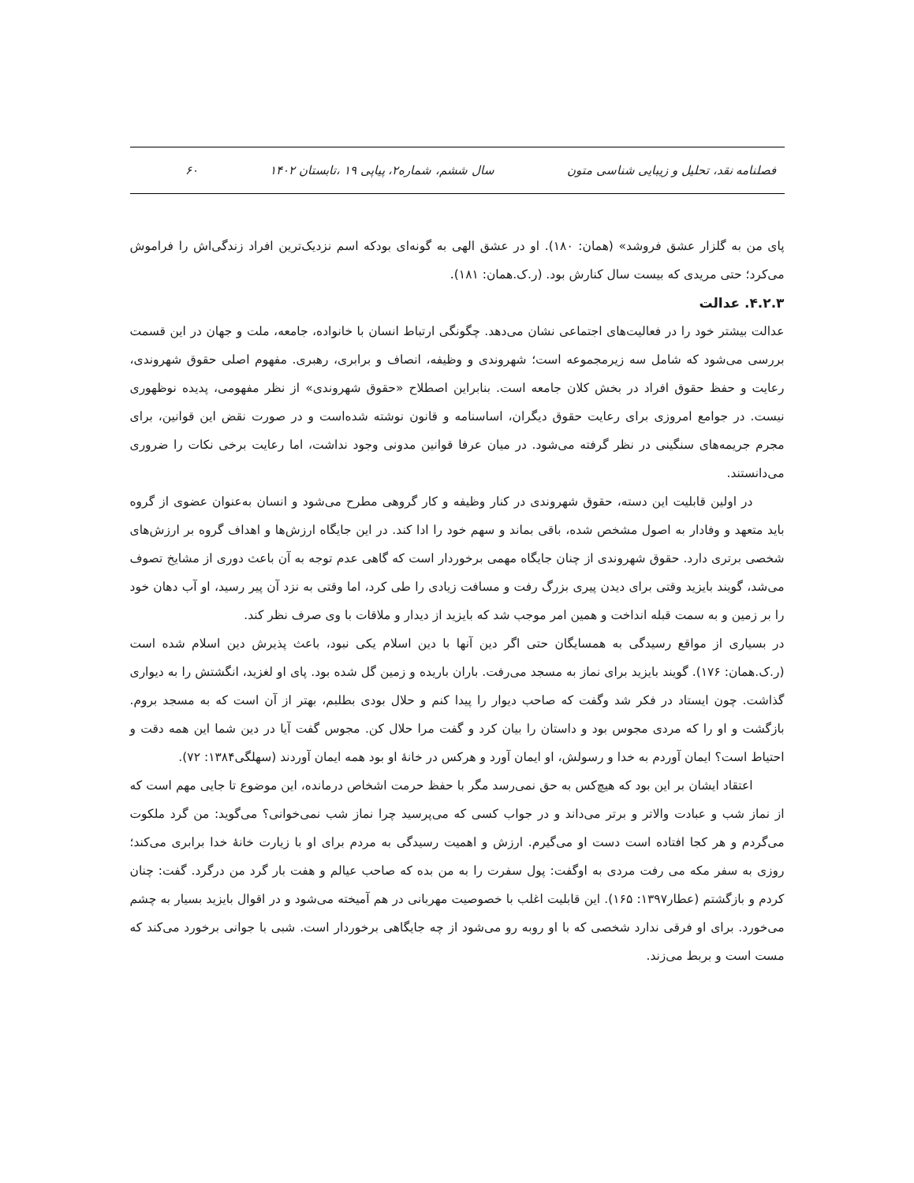فصلنامه نقد، تحلیل و زیبایی شناسی متون سال ششم، شماره۲، پیاپی ۱۹ ،تابستان ۱۴۰۲ ۶۰
پای من به گلزار عشق فروشد» (همان: ۱۸۰). او در عشق الهی به گونه‌ای بودکه اسم نزدیک‌ترین افراد زندگی‌اش را فراموش می‌کرد؛ حتی مریدی که بیست سال کنارش بود. (ر.ک.همان: ۱۸۱).
۴.۲.۳. عدالت
عدالت بیشتر خود را در فعالیت‌های اجتماعی نشان می‌دهد. چگونگی ارتباط انسان با خانواده، جامعه، ملت و جهان در این قسمت بررسی می‌شود که شامل سه زیرمجموعه است؛ شهروندی و وظیفه، انصاف و برابری، رهبری. مفهوم اصلی حقوق شهروندی، رعایت و حفظ حقوق افراد در بخش کلان جامعه است. بنابراین اصطلاح «حقوق شهروندی» از نظر مفهومی، پدیده نوظهوری نیست. در جوامع امروزی برای رعایت حقوق دیگران، اساسنامه و قانون نوشته شده‌است و در صورت نقض این قوانین، برای مجرم جریمه‌های سنگینی در نظر گرفته می‌شود. در میان عرفا قوانین مدونی وجود نداشت، اما رعایت برخی نکات را ضروری می‌دانستند.
در اولین قابلیت این دسته، حقوق شهروندی در کنار وظیفه و کار گروهی مطرح می‌شود و انسان به‌عنوان عضوی از گروه باید متعهد و وفادار به اصول مشخص شده، باقی بماند و سهم خود را ادا کند. در این جایگاه ارزش‌ها و اهداف گروه بر ارزش‌های شخصی برتری دارد. حقوق شهروندی از چنان جایگاه مهمی برخوردار است که گاهی عدم توجه به آن باعث دوری از مشایخ تصوف می‌شد، گویند بایزید وقتی برای دیدن پیری بزرگ رفت و مسافت زیادی را طی کرد، اما وقتی به نزد آن پیر رسید، او آب دهان خود را بر زمین و به سمت قبله انداخت و همین امر موجب شد که بایزید از دیدار و ملاقات با وی صرف نظر کند.
در بسیاری از مواقع رسیدگی به همسایگان حتی اگر دین آنها با دین اسلام یکی نبود، باعث پذیرش دین اسلام شده است (ر.ک.همان: ۱۷۶). گویند بایزید برای نماز به مسجد می‌رفت. باران باریده و زمین گل شده بود. پای او لغزید، انگشتش را به دیواری گذاشت. چون ایستاد در فکر شد وگفت که صاحب دیوار را پیدا کنم و حلال بودی بطلبم، بهتر از آن است که به مسجد بروم. بازگشت و او را که مردی مجوس بود و داستان را بیان کرد و گفت مرا حلال کن. مجوس گفت آیا در دین شما این همه دقت و احتیاط است؟ ایمان آوردم به خدا و رسولش، او ایمان آورد و هرکس در خانهٔ او بود همه ایمان آوردند (سهلگی۱۳۸۴: ۷۲).
اعتقاد ایشان بر این بود که هیچ‌کس به حق نمی‌رسد مگر با حفظ حرمت اشخاص درمانده، این موضوع تا جایی مهم است که از نماز شب و عبادت والاتر و برتر می‌داند و در جواب کسی که می‌پرسید چرا نماز شب نمی‌خوانی؟ می‌گوید: من گرد ملکوت می‌گردم و هر کجا افتاده است دست او می‌گیرم. ارزش و اهمیت رسیدگی به مردم برای او با زیارت خانهٔ خدا برابری می‌کند؛ روزی به سفر مکه می رفت مردی به اوگفت: پول سفرت را به من بده که صاحب عیالم و هفت بار گرد من درگرد. گفت: چنان کردم و بازگشتم (عطار۱۳۹۷: ۱۶۵). این قابلیت اغلب با خصوصیت مهربانی در هم آمیخته می‌شود و در اقوال بایزید بسیار به چشم می‌خورد. برای او فرقی ندارد شخصی که با او روبه رو می‌شود از چه جایگاهی برخوردار است. شبی با جوانی برخورد می‌کند که مست است و بربط می‌زند.